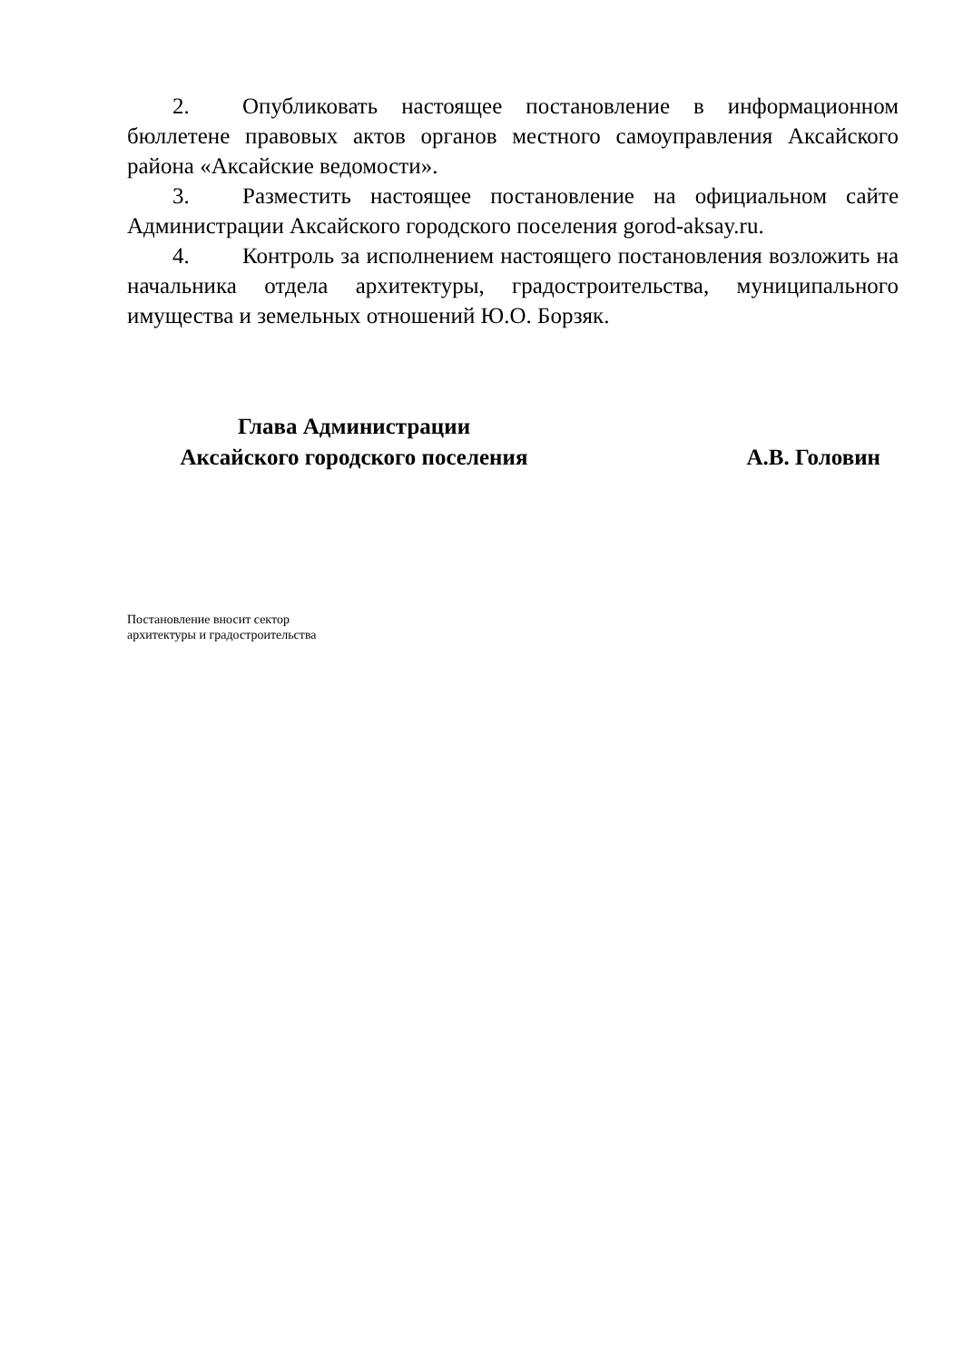2. Опубликовать настоящее постановление в информационном бюллетене правовых актов органов местного самоуправления Аксайского района «Аксайские ведомости».
3. Разместить настоящее постановление на официальном сайте Администрации Аксайского городского поселения gorod-aksay.ru.
4. Контроль за исполнением настоящего постановления возложить на начальника отдела архитектуры, градостроительства, муниципального имущества и земельных отношений Ю.О. Борзяк.
Глава Администрации
Аксайского городского поселения
А.В. Головин
Постановление вносит сектор
архитектуры и градостроительства